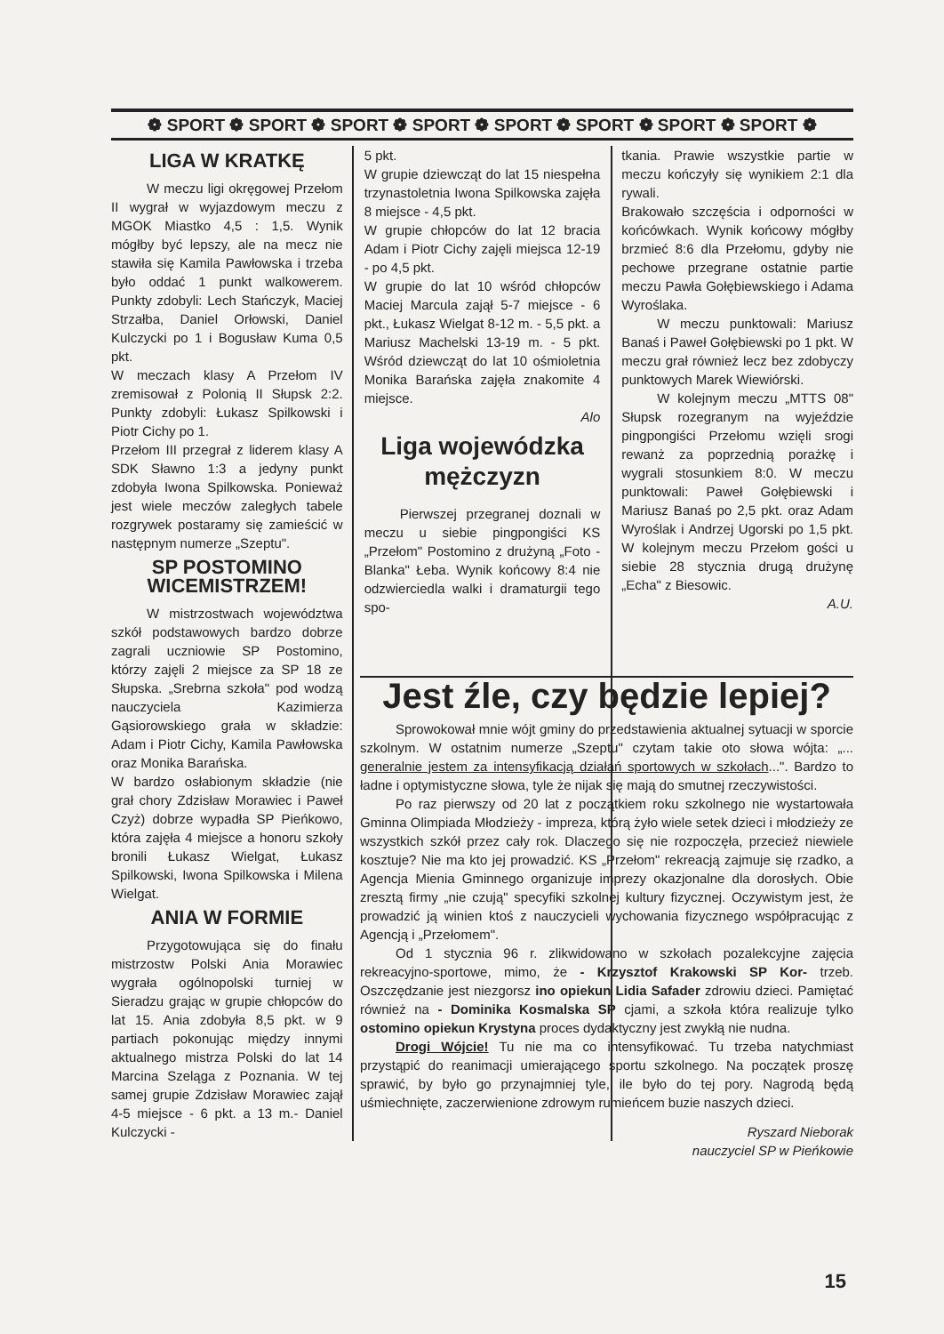❁ SPORT ❁ SPORT ❁ SPORT ❁ SPORT ❁ SPORT ❁ SPORT ❁ SPORT ❁ SPORT ❁
LIGA W KRATKĘ
W meczu ligi okręgowej Przełom II wygrał w wyjazdowym meczu z MGOK Miastko 4,5 : 1,5. Wynik mógłby być lepszy, ale na mecz nie stawiła się Kamila Pawłowska i trzeba było oddać 1 punkt walkowerem. Punkty zdobyli: Lech Stańczyk, Maciej Strzałba, Daniel Orłowski, Daniel Kulczycki po 1 i Bogusław Kuma 0,5 pkt.
W meczach klasy A Przełom IV zremisował z Polonią II Słupsk 2:2. Punkty zdobyli: Łukasz Spilkowski i Piotr Cichy po 1.
Przełom III przegrał z liderem klasy A SDK Sławno 1:3 a jedyny punkt zdobyła Iwona Spilkowska. Ponieważ jest wiele meczów zaległych tabele rozgrywek postaramy się zamieścić w następnym numerze „Szeptu".
SP POSTOMINO WICEMISTRZEM!
W mistrzostwach województwa szkół podstawowych bardzo dobrze zagrali uczniowie SP Postomino, którzy zajęli 2 miejsce za SP 18 ze Słupska. „Srebrna szkoła" pod wodzą nauczyciela Kazimierza Gąsiorowskiego grała w składzie: Adam i Piotr Cichy, Kamila Pawłowska oraz Monika Barańska.
W bardzo osłabionym składzie (nie grał chory Zdzisław Morawiec i Paweł Czyż) dobrze wypadła SP Pieńkowo, która zajęła 4 miejsce a honoru szkoły bronili Łukasz Wielgat, Łukasz Spilkowski, Iwona Spilkowska i Milena Wielgat.
ANIA W FORMIE
Przygotowująca się do finału mistrzostw Polski Ania Morawiec wygrała ogólnopolski turniej w Sieradzu grając w grupie chłopców do lat 15. Ania zdobyła 8,5 pkt. w 9 partiach pokonując między innymi aktualnego mistrza Polski do lat 14 Marcina Szeląga z Poznania. W tej samej grupie Zdzisław Morawiec zajął 4-5 miejsce - 6 pkt. a 13 m.- Daniel Kulczycki -
5 pkt.
W grupie dziewcząt do lat 15 niespełna trzynastoletnia Iwona Spilkowska zajęła 8 miejsce - 4,5 pkt.
W grupie chłopców do lat 12 bracia Adam i Piotr Cichy zajęli miejsca 12-19 - po 4,5 pkt.
W grupie do lat 10 wśród chłopców Maciej Marcula zajął 5-7 miejsce - 6 pkt., Łukasz Wielgat 8-12 m. - 5,5 pkt. a Mariusz Machelski 13-19 m. - 5 pkt. Wśród dziewcząt do lat 10 ośmioletnia Monika Barańska zajęła znakomite 4 miejsce.
Alo
Liga wojewódzka mężczyzn
Pierwszej przegranej doznali w meczu u siebie pingpongiści KS „Przełom" Postomino z drużyną „Foto - Blanka" Łeba. Wynik końcowy 8:4 nie odzwierciedla walki i dramaturgii tego spo-
tkania. Prawie wszystkie partie w meczu kończyły się wynikiem 2:1 dla rywali.
Brakowało szczęścia i odporności w końcówkach. Wynik końcowy mógłby brzmieć 8:6 dla Przełomu, gdyby nie pechowe przegrane ostatnie partie meczu Pawła Gołębiewskiego i Adama Wyroślaka.
W meczu punktowali: Mariusz Banaś i Paweł Gołębiewski po 1 pkt. W meczu grał również lecz bez zdobyczy punktowych Marek Wiewiórski.
W kolejnym meczu „MTTS 08" Słupsk rozegranym na wyjeździe pingpongiści Przełomu wzięli srogi rewanż za poprzednią porażkę i wygrali stosunkiem 8:0. W meczu punktowali: Paweł Gołębiewski i Mariusz Banaś po 2,5 pkt. oraz Adam Wyroślak i Andrzej Ugorski po 1,5 pkt. W kolejnym meczu Przełom gości u siebie 28 stycznia drugą drużynę „Echa" z Biesowic.
A.U.
Jest źle, czy będzie lepiej?
Sprowokował mnie wójt gminy do przedstawienia aktualnej sytuacji w sporcie szkolnym. W ostatnim numerze „Szeptu" czytam takie oto słowa wójta: „... generalnie jestem za intensyfikacją działań sportowych w szkołach...". Bardzo to ładne i optymistyczne słowa, tyle że nijak się mają do smutnej rzeczywistości.
Po raz pierwszy od 20 lat z początkiem roku szkolnego nie wystartowała Gminna Olimpiada Młodzieży - impreza, którą żyło wiele setek dzieci i młodzieży ze wszystkich szkół przez cały rok. Dlaczego się nie rozpoczęła, przecież niewiele kosztuje? Nie ma kto jej prowadzić. KS „Przełom" rekreacją zajmuje się rzadko, a Agencja Mienia Gminnego organizuje imprezy okazjonalne dla dorosłych. Obie zresztą firmy „nie czują" specyfiki szkolnej kultury fizycznej. Oczywistym jest, że prowadzić ją winien ktoś z nauczycieli wychowania fizycznego współpracując z Agencją i „Przełomem".
Od 1 stycznia 96 r. zlikwidowano w szkołach pozalekcyjne zajęcia rekreacyjno-sportowe, mimo, że - Krzysztof Krakowski SP Kor- trzeb. Oszczędzanie jest niezgorsz ino opiekun Lidia Safader zdrowiu dzieci. Pamiętać również na - Dominika Kosmalska SP cjami, a szkoła która realizuje tylko ostomino opiekun Krystyna proces dydaktyczny jest zwykłą nie nudna.
Drogi Wójcie! Tu nie ma co intensyfikować. Tu trzeba natychmiast przystąpić do reanimacji umierającego sportu szkolnego. Na początek proszę sprawić, by było go przynajmniej tyle, ile było do tej pory. Nagrodą będą uśmiechnięte, zaczerwienione zdrowym rumieńcem buzie naszych dzieci.
Ryszard Nieborak
nauczyciel SP w Pieńkowie
15